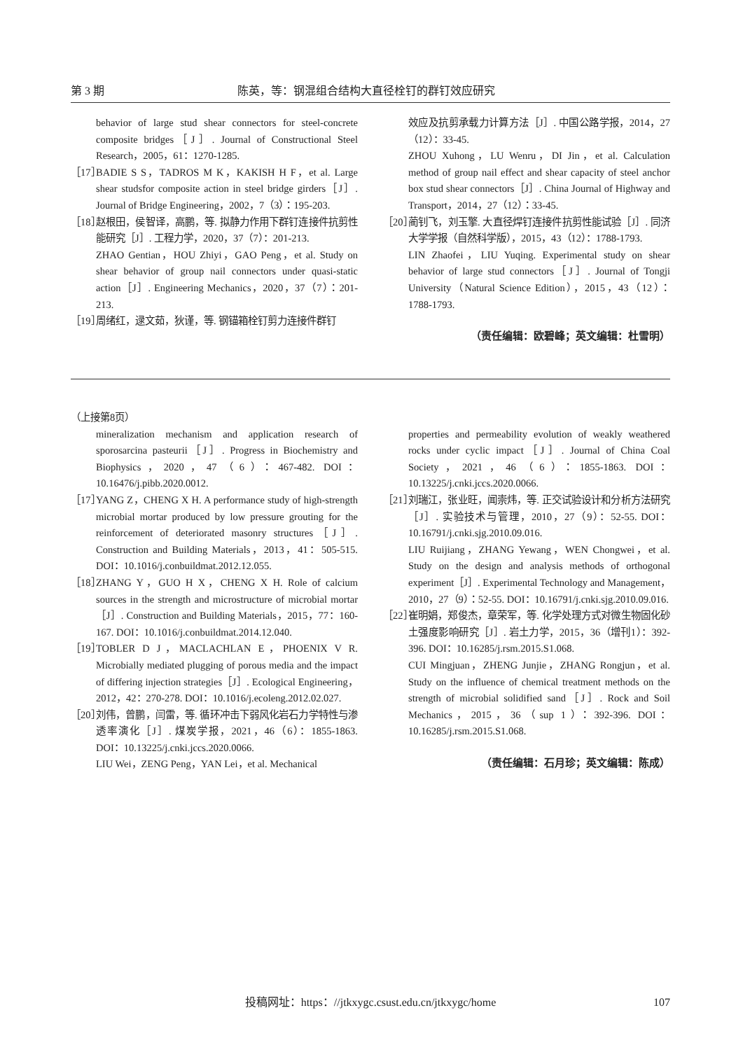第 3 期 陈英，等：钢混组合结构大直径栓钉的群钉效应研究
behavior of large stud shear connectors for steel-concrete composite bridges［J］. Journal of Constructional Steel Research，2005，61：1270-1285.
［17］ BADIE S S，TADROS M K，KAKISH H F，et al. Large shear studsfor composite action in steel bridge girders［J］. Journal of Bridge Engineering，2002，7（3）：195-203.
［18］ 赵根田，侯智译，高鹏，等. 拟静力作用下群钉连接件抗剪性能研究［J］. 工程力学，2020，37（7）：201-213.
ZHAO Gentian，HOU Zhiyi，GAO Peng，et al. Study on shear behavior of group nail connectors under quasi-static action［J］. Engineering Mechanics，2020，37（7）：201-213.
［19］ 周绪红，逯文茹，狄谨，等. 钢锚箱栓钉剪力连接件群钉
效应及抗剪承载力计算方法［J］. 中国公路学报，2014，27（12）：33-45.
ZHOU Xuhong，LU Wenru，DI Jin，et al. Calculation method of group nail effect and shear capacity of steel anchor box stud shear connectors［J］. China Journal of Highway and Transport，2014，27（12）：33-45.
［20］ 蔺钊飞，刘玉擎. 大直径焊钉连接件抗剪性能试验［J］. 同济大学学报（自然科学版），2015，43（12）：1788-1793.
LIN Zhaofei，LIU Yuqing. Experimental study on shear behavior of large stud connectors［J］. Journal of Tongji University（Natural Science Edition），2015，43（12）：1788-1793.
（责任编辑：欧碧峰；英文编辑：杜雪明）
（上接第8页）
mineralization mechanism and application research of sporosarcina pasteurii［J］. Progress in Biochemistry and Biophysics，2020，47（6）：467-482. DOI：10.16476/j.pibb.2020.0012.
［17］ YANG Z，CHENG X H. A performance study of high-strength microbial mortar produced by low pressure grouting for the reinforcement of deteriorated masonry structures［J］. Construction and Building Materials，2013，41：505-515. DOI：10.1016/j.conbuildmat.2012.12.055.
［18］ ZHANG Y，GUO H X，CHENG X H. Role of calcium sources in the strength and microstructure of microbial mortar［J］. Construction and Building Materials，2015，77：160-167. DOI：10.1016/j.conbuildmat.2014.12.040.
［19］ TOBLER D J，MACLACHLAN E，PHOENIX V R. Microbially mediated plugging of porous media and the impact of differing injection strategies［J］. Ecological Engineering，2012，42：270-278. DOI：10.1016/j.ecoleng.2012.02.027.
［20］ 刘伟，曾鹏，闫雷，等. 循环冲击下弱风化岩石力学特性与渗透率演化［J］. 煤炭学报，2021，46（6）：1855-1863. DOI：10.13225/j.cnki.jccs.2020.0066.
LIU Wei，ZENG Peng，YAN Lei，et al. Mechanical
properties and permeability evolution of weakly weathered rocks under cyclic impact［J］. Journal of China Coal Society，2021，46（6）：1855-1863. DOI：10.13225/j.cnki.jccs.2020.0066.
［21］ 刘瑞江，张业旺，闻崇炜，等. 正交试验设计和分析方法研究［J］. 实验技术与管理，2010，27（9）：52-55. DOI：10.16791/j.cnki.sjg.2010.09.016.
LIU Ruijiang，ZHANG Yewang，WEN Chongwei，et al. Study on the design and analysis methods of orthogonal experiment［J］. Experimental Technology and Management，2010，27（9）：52-55. DOI：10.16791/j.cnki.sjg.2010.09.016.
［22］ 崔明娟，郑俊杰，章荣军，等. 化学处理方式对微生物固化砂土强度影响研究［J］. 岩土力学，2015，36（增刊1）：392-396. DOI：10.16285/j.rsm.2015.S1.068.
CUI Mingjuan，ZHENG Junjie，ZHANG Rongjun，et al. Study on the influence of chemical treatment methods on the strength of microbial solidified sand［J］. Rock and Soil Mechanics，2015，36（sup 1）：392-396. DOI：10.16285/j.rsm.2015.S1.068.
（责任编辑：石月珍；英文编辑：陈成）
投稿网址：https：//jtkxygc.csust.edu.cn/jtkxygc/home
107